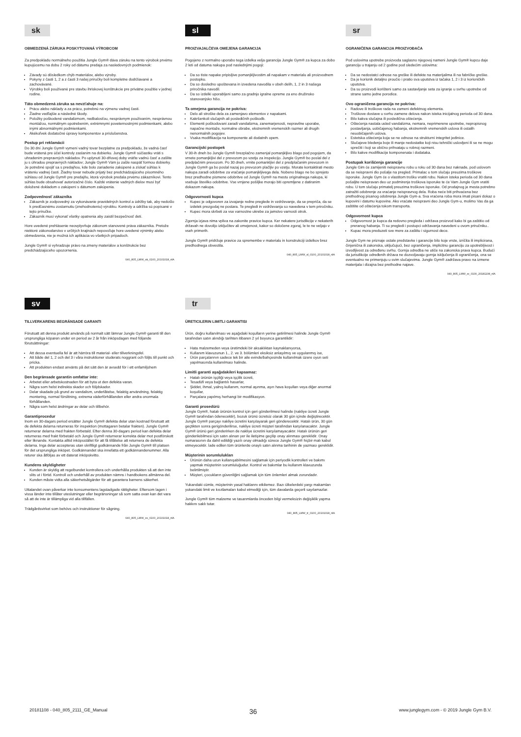sk
OBMEDZENÁ ZÁRUKA POSKYTOVANÁ VÝROBCOM
Za predpokladu normálneho použitia Jungle Gym® dáva záruku na tento výrobok prvému kupujúcemu na dobu 2 roky od dátumu predaja za nasledovných podmienok:
Závady sú dôsledkom chýb materiálov, alebo výroby.
Pokyny z časti 1, 2 a z časti 3 našej príručky boli kompletne dodržiavané a zachovávané.
Výrobky boli používané pre stavbu ihriskovej konštrukcie pre privátne použitie v jednej rodine.
Táto obmedzená záruka sa nevzťahuje na:
Prácu alebo náklady a za prácu, potrebnú na výmenu vadnej časti.
Žiadne vedľajšie a následné škody.
Položky poškodené vandalizmom, nedbalosťou, nesprávnym používaním, nesprávnou montážou, normálnym opotrebením, extrémnymi poveternostnými podmienkami, alebo inými abnormálnymi podmienkami.
Akékoľvek dodatočné úpravy komponentov a príslušenstva.
Postup pri reklamácii
Do 30 dní Jungle Gym® vymení vadný tovar bezplatne za predpokladu, že vadná časť bude vrátená pre účel kontroly zaslaním na dobierku. Jungle Gym® súčiastku vráti s uhradením prepravných nákladov. Po uplynutí 30-dňovej doby vráťte vadnú časť a zašlite ju s úhradou prepravných nákladov; Jungle Gym® Vám ju zašle naspäť formou dobierky. Je potrebné spojiť sa s predajňou, kde bolo zariadenie zakúpené a získať súhlas k vráteniu vadnej časti. Žiadny tovar nebude prijatý bez predchádzajúceho písomného súhlasu od Jungle Gym® pre predajňu, ktorá výrobok predala prvému zákazníkovi. Tento súhlas bude obsahovať autorizačné číslo. Každé vrátenie vadných dielov musí byť doložené dokladom o zakúpení s dátumom zakúpenia.
Zodpovednosť zákazníka
Zákazník je zodpovedný za vykonávanie pravidelných kontrol a údržby tak, aby nedošlo k predčasnému zostarnutiu (znehodnoteniu) výrobku. Kontroly a údržba sú popísané v tejto príručke.
Zákazník musí vykonať všetky opatrenia aby zaistil bezpečnosť detí.
Hore uvedené prehlásenie neovplyvňuje zákonom stanovené práva zákazníka. Pretože niektoré zákonodarstvo v určitých krajinách nepovoľuje hore uvedené výnimky alebo obmedzenia, nie je možná ich aplikácia vo všetkých prípadoch.
Jungle Gym® si vyhradzuje právo na zmeny materiálov a konštrukcie bez predchádzajúceho upozornenia.
040_805_LMW_sk_0100_20101018_nlA
sl
PROIZVAJALČEVA OMEJENA GARANCIJA
Pogojeno z normalno uporabo tega izdelka velja garancija Jungle Gym® za kupca za dobo 2 leti od datuma nakupa pod naslednjimi pogoji:
Da so tiste napake pripisljive pomanjkljivostim ali napakam v materialu ali proizvodnem postopku.
Da so dosledno upoštevana in izvedena navodila v obeh delih, 1, 2 in 3 našega priročnika navodil.
Da so izdelki uporabljeni samo za gradnjo igralne opreme za eno družinsko stanovanjsko hišo.
Ta omejena garancija ne pokriva:
Delo ali stroške dela za zamenjavo elementov z napakami.
Kakršenkoli slučajnih ali posledičnih poškodb.
Elementi poškodovani zaradi vandalizma, zanemarjenosti, nepravilne uporabe, napačne montaže, normalne obrabe, ekstremnih vremenskih razmer ali drugih nenormalnih pogojev.
Vsaka modifikacija na komponente ali dodatnih opem.
Garancijski postopek
V 30-ih dneh bo Jungle Gym® brezplačno zamenjal pomanjkljivo blago pod pogojem, da vrnete pomanjkljivi del z prevozom po vzetju za inspekcijo. Jungle Gym® bo poslal del z predplačnim prevozom. Po 30 dneh, vrnite pomankljivi del z predplačanim prevozom in Jungle Gym® ga bo poslal nazaj po prevozom plačljiv po vzetju. Morate kontaktirati mesto nakupa zaradi odobritve za vračanje pomanjkljivega dela. Nobeno blago ne bo sprejeto brez predhodne pismene odobritve od Jungle Gym® na mestu originalnega nakupa, ki vsebuje številko odobritve. Vse vrnjene pošiljke morajo biti opremljene z datiranim dokazom nakupa.
Odgovornosti kupca
Kupec je odgovoren za izvajanje redne preglede in vzdrževanje, da se prepriča, da se izdelek prezgodaj ne postara. Te pregledi in vzdrževanja so navedena v tem priročniku.
Kupec mora skrbeti za vse varnostne ukrebe za jamstvo varnosti otrok.
Zgornja izjava nima vpliva na zakonite pravice kupca. Ker nekatere jurisdikcije v nekaterih državah ne dovolijo izključitev ali omejenost, kakor so določene zgoraj, le te ne veljajo v vseh primerih.
Jungle Gym® pridržuje pravice za spremembe v materialu in konstrukciji izdelkov brez predhodnega obvestila.
040_805_LMW_sl_0100_20101018_nlA
sr
OGRANIČENA GARANCIJA PROIZVOĐAČA
Pod uslovima upotrebe proizvoda saglasno njegovoj nameni Jungle Gym® kupcu daje garanciju u trajanju od 2 godine pod sledećim uslovima:
Da se nedostatci odnose na greške ili defekte na materijalima ili na fabričke greške.
Da je korisnik detaljno proučio i pratio sva uputstva iz tačaka 1, 2 i 3 iz korisničkih uputstva.
Da su proizvodi korišteni samo za sastavljanje seta za igranje u svrhu upotrebe od strane samo jedne porodice.
Ovo ograničena garancija ne pokriva:
Radove ili troškove rada na zameni defektnog elementa.
Troškove dostave u svrhu zamene delova nakon isteka inicijalnog perioda od 30 dana.
Bilo kakva slučajna ili posledična oštećenja.
Oštećenja nastala usled vandalizma, nemara, neprimerene upotrebe, nepropisnog postavljanja, uobičajenog habanja, ekstremnih vremenskih uslova ili ostalih neuobičajenih uslova.
Estetska oštećenja koja se ne odnose na strukturni integritet jedinice.
Slučajeve bledenja boje ili manje nedostatke koji nisu tehnički uslovljeni ili se ne mogu sprečiti i koji se obično prihvataju u robnoj razmeni.
Bilo kakve modifikacije komponenata i dodataka.
Postupak korišćenja garancije
Jungle Gim će zamijeniti neispravnu robu u roku od 30 dana bez naknade, pod uslovom da se neispravni dio pošalje na pregled. Primalac u tom slučaju preuzima troškove isporuke. Jungle Gym će o vlastitom trošku vratiti robu. Nakon isteka perioda od 30 dana pošaljite neispravan deo uz podmirenje troškova isporuke te će Vam Jungle Gym vratiti robu. U tom slučaju primatelj preuzima troškove isporuke. Od prodajnog je mesta potrebno zatražiti odobrenje za vraćanje neispravnog dela. Roba neće biti prihvaćena bez prethodnog pisanog odobrenja Jungle Gym-a. Sva vraćena roba mora imati pisani dokaz o kupovini i datumu kupovine. Ako vraćate neispravni deo Jungle Gym-u, molimo Vas da ga zaštitite od oštećenja tokom transporta.
Odgovornost kupca
Odgovornost je kupca da redovno pregleda i održava proizvod kako bi ga zaštitio od preranog habanja. Ti su pregledi i postupci održavanja navedeni u ovom priručniku..
Kupac mora preduzeti sve mere za zaštitu i sigurnost dece.
Jungle Gym ne priznaje ostale predstavke i garancije bilo koje vrste, izričita ili implicirana, činjenična ili zakonska, uključujući, bez ograničenja, implicitnu garanciju za upotrebljivost i izvodljivost za određenu svrhu. Gornja odredba ne utiče na zakonska prava kupca. Budući da jurisdikcije određenih država ne dozvoljavaju gornja isključenja ili ograničenja, ona se eventualno ne primenjuju u svim slučajevima. Jungle Gym® zadržava pravo na izmene materijala i dizajna bez prethodne najave.
040_805_LMW_sr_0100_20181108_nlA
sv
TILLVERKARENS BEGRÄNSADE GARANTI
Förutsatt att denna produkt används på normalt sätt lämnar Jungle Gym® garanti till den ursprungliga köparen under en period av 2 år från inköpsdagen med följande förutsättningar:
Att dessa eventuella fel är att härröra till material- eller tillverkningsfel.
Att både del 1, 2 och del 3 i våra instruktioner studerats noggrant och följts till punkt och pricka.
Att produkten endast använts på det sätt den är avsedd för i ett enfamiljshem
Den begränsade garantin omfattar inte:
Arbetet eller arbetskostnaden för att byta ut den defekta varan.
Några som helst indirekta skador och följdskador.
Delar skadade på grund av vandalism, underlåtelse, felaktig användning, felaktig montering, normal förslitning, extrema väderförhållanden eller andra onormala förhållanden.
Några som helst ändringar av delar och tillbehör.
Garantiprocedur
Inom en 30-dagars period ersätter Jungle Gym® defekta delar utan kostnad förutsatt att de defekta delarna returneras för inspektion (mottagaren betalar frakten). Jungle Gym® returnerar delarna med frakten förbetald. Efter denna 30-dagars period kan defekta delar returneras med frakt förbetald och Jungle Gym® returnerar korrekta delar mot postförskott eller liknande. Kontakta alltid inköpsstället för att få tillåtelse att returnera de defekta delarna. Inga delar accepteras utan skriftligt godkännande från Jungle Gym® till platsen för det ursprungliga inköpet. Godkännandet ska innefatta ett godkännandenummer. Alla returer ska åtföljas av ett daterat inköpskvitto.
Kundens skyldigheter
Kunden är skyldig att regelbundet kontrollera och underhålla produkten så att den inte slits ut i förtid. Kontroll och underhåll av produkten nämns i handbokens allmänna del.
Kunden måste vidta alla säkerhetsåtgärder för att garantera barnens säkerhet.
Uttalandet ovan påverkar inte konsumentens lagstadgade rättigheter. Eftersom lagen i vissa länder inte tillåter uteslutningar eller begränsningar så som satta ovan kan det vara så att de inte är tillämpliga vid alla tillfällen.
Trädgårdsvirket som behövs och instruktioner för sågning.
040_805_LMW_sv_0100_20101018_nlA
tr
ÜRETICILERIN LIMITLI GARANTISI
Ürün, doğru kullanılması ve aşağıdaki koşulların yerine getirilmesi halinde Jungle Gym® tarafından satın alındığı tarihten itibaren 2 yıl boyunca garantilidir:
Hata malzemeden veya üretimdeki bir aksaklıktan kaynaklanıyorsa,
Kullanım klavuzunun 1., 2. ve 3. bölümleri eksiksiz anlaşılmış ve uygulanmış ise,
Ürün parçalarının sadece tek bir aile evinde/bahçesinde kullanılmak üzere oyun seti yapılmasında kullanılması halinde.
Limitli garanti aşağıdakileri kapsamaz:
Hatalı ürünün işçiliği veya işçilik ücreti,
Tesadüfi veya bağlantılı hasarlar,
Şiddet, ihmal, yalnış kullanım, normal aşınma, aşırı hava koşulları veya diğer anormal koşullar,
Parçalara yapılmış herhangi bir modifikasyon.
Garanti prosedürü
Jungle Gym®, hatalı ürünün kontrol için geri gönderilmesi halinde (nakliye ücreti Jungle Gym® tarafından ödenecektir), bozuk ürünü ücretsiz olarak 30 gün içinde değiştirecektir. Jungle Gym® parçayı nakliye ücretini karşılayarak geri gönderecektir. Hatalı ürün, 30 gün geçtikten sonra gerigönderilirse, nakliye ücreti müşteri tarafından karşılanacaktır. Jungle Gym® ürünü geri gönderirken de nakliye ücretini karşılamayacaktır. Hatalı ürünün geri gönderilebilmesi için satın alınan yer ile iletişime geçilip onay alınması gereklidir. Onay numarasının da dahil edildiği yazılı onay olmadığı sürece Jungle Gym® hiçbir malı kabul etmeyecektir. İade edilen tüm ürünlerde onaylı satın alınma tarihinin de yazması gereklidir.
Müşterinin sorumlulukları
Ürünün daha uzun kullanışabilmesini sağlamak için periyodik kontrolleri ve bakımı yapmak müşterinin sorumluluğudur. Kontrol ve bakımlar bu kullanım klavuzunda belirtilmiştir.
Müşteri, çocukların güvenliğini sağlamak için tüm önlemleri almak zorundadır.
Yukarıdaki cümle, müşterinin yasal haklarını etkilemez. Bazı ülkelerdeki yargı makamları yukarıdaki limit ve kısıtlamaları kabul etmediği için, tüm davalarda geçerli sayılamazlar.
Jungle Gym® tüm malzeme ve tasarımlarda önceden bilgi vermeksizin değişiklik yapma hakkını saklı tutar.
040_805_LMW_tr_0100_20101018_nlA
20181108 - 040_805_2111_GE_Manual 36 www.junglegym.com - © 2019 Jungle Gym B.V.